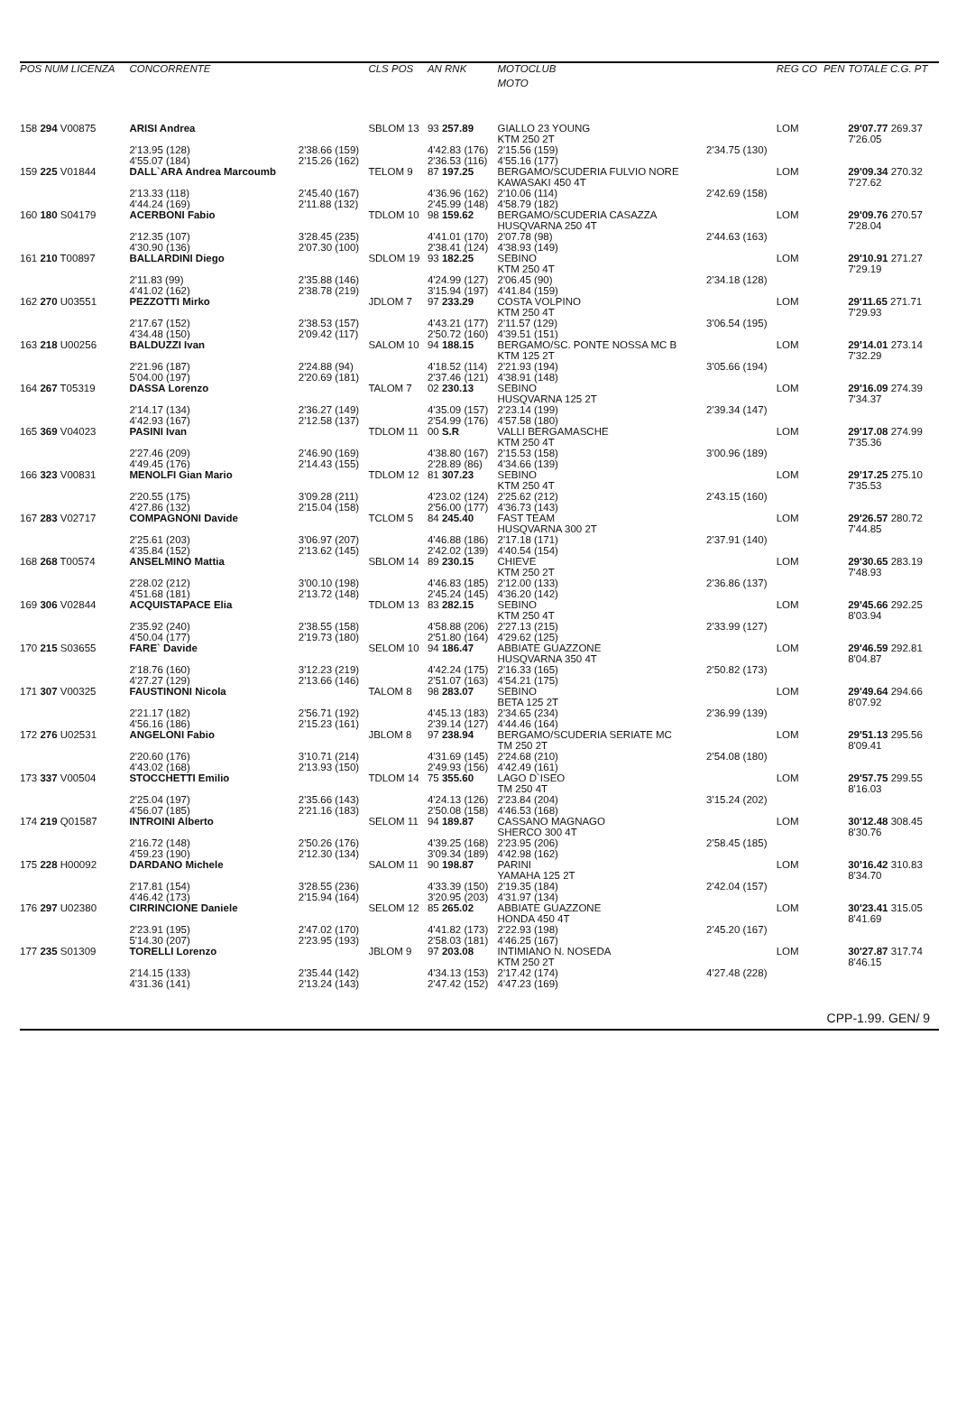| POS NUM LICENZA | CONCORRENTE | | CLS POS | AN RNK | MOTOCLUB | | REG CO | PEN | TOTALE C.G. PT |
| --- | --- | --- | --- | --- | --- | --- | --- | --- | --- |
| | | | | | MOTO | | | | |
| 158 294 V00875 | ARISI Andrea | | SBLOM 13 | 93 257.89 | GIALLO 23 YOUNG KTM 250 2T | | LOM | | 29'07.77 269.37 7'26.05 |
| | 2'13.95 (128) 4'55.07 (184) | 2'38.66 (159) 2'15.26 (162) | | 4'42.83 (176) 2'36.53 (116) | 2'15.56 (159) 4'55.16 (177) | 2'34.75 (130) | | | |
| 159 225 V01844 | DALL`ARA Andrea Marcoumb | | TELOM 9 | 87 197.25 | BERGAMO/SCUDERIA FULVIO NORE KAWASAKI 450 4T | | LOM | | 29'09.34 270.32 7'27.62 |
| | 2'13.33 (118) 4'44.24 (169) | 2'45.40 (167) 2'11.88 (132) | | 4'36.96 (162) 2'45.99 (148) | 2'10.06 (114) 4'58.79 (182) | 2'42.69 (158) | | | |
| 160 180 S04179 | ACERBONI Fabio | | TDLOM 10 | 98 159.62 | BERGAMO/SCUDERIA CASAZZA HUSQVARNA 250 4T | | LOM | | 29'09.76 270.57 7'28.04 |
| | 2'12.35 (107) 4'30.90 (136) | 3'28.45 (235) 2'07.30 (100) | | 4'41.01 (170) 2'38.41 (124) | 2'07.78 (98) 4'38.93 (149) | 2'44.63 (163) | | | |
| 161 210 T00897 | BALLARDINI Diego | | SDLOM 19 | 93 182.25 | SEBINO KTM 250 4T | | LOM | | 29'10.91 271.27 7'29.19 |
| | 2'11.83 (99) 4'41.02 (162) | 2'35.88 (146) 2'38.78 (219) | | 4'24.99 (127) 3'15.94 (197) | 2'06.45 (90) 4'41.84 (159) | 2'34.18 (128) | | | |
| 162 270 U03551 | PEZZOTTI Mirko | | JDLOM 7 | 97 233.29 | COSTA VOLPINO KTM 250 4T | | LOM | | 29'11.65 271.71 7'29.93 |
| | 2'17.67 (152) 4'34.48 (150) | 2'38.53 (157) 2'09.42 (117) | | 4'43.21 (177) 2'50.72 (160) | 2'11.57 (129) 4'39.51 (151) | 3'06.54 (195) | | | |
| 163 218 U00256 | BALDUZZI Ivan | | SALOM 10 | 94 188.15 | BERGAMO/SC. PONTE NOSSA MC B KTM 125 2T | | LOM | | 29'14.01 273.14 7'32.29 |
| | 2'21.96 (187) 5'04.00 (197) | 2'24.88 (94) 2'20.69 (181) | | 4'18.52 (114) 2'37.46 (121) | 2'21.93 (194) 4'38.91 (148) | 3'05.66 (194) | | | |
| 164 267 T05319 | DASSA Lorenzo | | TALOM 7 | 02 230.13 | SEBINO HUSQVARNA 125 2T | | LOM | | 29'16.09 274.39 7'34.37 |
| | 2'14.17 (134) 4'42.93 (167) | 2'36.27 (149) 2'12.58 (137) | | 4'35.09 (157) 2'54.99 (176) | 2'23.14 (199) 4'57.58 (180) | 2'39.34 (147) | | | |
| 165 369 V04023 | PASINI Ivan | | TDLOM 11 | 00 S.R | VALLI BERGAMASCHE KTM 250 4T | | LOM | | 29'17.08 274.99 7'35.36 |
| | 2'27.46 (209) 4'49.45 (176) | 2'46.90 (169) 2'14.43 (155) | | 4'38.80 (167) 2'28.89 (86) | 2'15.53 (158) 4'34.66 (139) | 3'00.96 (189) | | | |
| 166 323 V00831 | MENOLFI Gian Mario | | TDLOM 12 | 81 307.23 | SEBINO KTM 250 4T | | LOM | | 29'17.25 275.10 7'35.53 |
| | 2'20.55 (175) 4'27.86 (132) | 3'09.28 (211) 2'15.04 (158) | | 4'23.02 (124) 2'56.00 (177) | 2'25.62 (212) 4'36.73 (143) | 2'43.15 (160) | | | |
| 167 283 V02717 | COMPAGNONI Davide | | TCLOM 5 | 84 245.40 | FAST TEAM HUSQVARNA 300 2T | | LOM | | 29'26.57 280.72 7'44.85 |
| | 2'25.61 (203) 4'35.84 (152) | 3'06.97 (207) 2'13.62 (145) | | 4'46.88 (186) 2'42.02 (139) | 2'17.18 (171) 4'40.54 (154) | 2'37.91 (140) | | | |
| 168 268 T00574 | ANSELMINO Mattia | | SBLOM 14 | 89 230.15 | CHIEVE KTM 250 2T | | LOM | | 29'30.65 283.19 7'48.93 |
| | 2'28.02 (212) 4'51.68 (181) | 3'00.10 (198) 2'13.72 (148) | | 4'46.83 (185) 2'45.24 (145) | 2'12.00 (133) 4'36.20 (142) | 2'36.86 (137) | | | |
| 169 306 V02844 | ACQUISTAPACE Elia | | TDLOM 13 | 83 282.15 | SEBINO KTM 250 4T | | LOM | | 29'45.66 292.25 8'03.94 |
| | 2'35.92 (240) 4'50.04 (177) | 2'38.55 (158) 2'19.73 (180) | | 4'58.88 (206) 2'51.80 (164) | 2'27.13 (215) 4'29.62 (125) | 2'33.99 (127) | | | |
| 170 215 S03655 | FARE` Davide | | SELOM 10 | 94 186.47 | ABBIATE GUAZZONE HUSQVARNA 350 4T | | LOM | | 29'46.59 292.81 8'04.87 |
| | 2'18.76 (160) 4'27.27 (129) | 3'12.23 (219) 2'13.66 (146) | | 4'42.24 (175) 2'51.07 (163) | 2'16.33 (165) 4'54.21 (175) | 2'50.82 (173) | | | |
| 171 307 V00325 | FAUSTINONI Nicola | | TALOM 8 | 98 283.07 | SEBINO BETA 125 2T | | LOM | | 29'49.64 294.66 8'07.92 |
| | 2'21.17 (182) 4'56.16 (186) | 2'56.71 (192) 2'15.23 (161) | | 4'45.13 (183) 2'39.14 (127) | 2'34.65 (234) 4'44.46 (164) | 2'36.99 (139) | | | |
| 172 276 U02531 | ANGELONI Fabio | | JBLOM 8 | 97 238.94 | BERGAMO/SCUDERIA SERIATE MC TM 250 2T | | LOM | | 29'51.13 295.56 8'09.41 |
| | 2'20.60 (176) 4'43.02 (168) | 3'10.71 (214) 2'13.93 (150) | | 4'31.69 (145) 2'49.93 (156) | 2'24.68 (210) 4'42.49 (161) | 2'54.08 (180) | | | |
| 173 337 V00504 | STOCCHETTI Emilio | | TDLOM 14 | 75 355.60 | LAGO D`ISEO TM 250 4T | | LOM | | 29'57.75 299.55 8'16.03 |
| | 2'25.04 (197) 4'56.07 (185) | 2'35.66 (143) 2'21.16 (183) | | 4'24.13 (126) 2'50.08 (158) | 2'23.84 (204) 4'46.53 (168) | 3'15.24 (202) | | | |
| 174 219 Q01587 | INTROINI Alberto | | SELOM 11 | 94 189.87 | CASSANO MAGNAGO SHERCO 300 4T | | LOM | | 30'12.48 308.45 8'30.76 |
| | 2'16.72 (148) 4'59.23 (190) | 2'50.26 (176) 2'12.30 (134) | | 4'39.25 (168) 3'09.34 (189) | 2'23.95 (206) 4'42.98 (162) | 2'58.45 (185) | | | |
| 175 228 H00092 | DARDANO Michele | | SALOM 11 | 90 198.87 | PARINI YAMAHA 125 2T | | LOM | | 30'16.42 310.83 8'34.70 |
| | 2'17.81 (154) 4'46.42 (173) | 3'28.55 (236) 2'15.94 (164) | | 4'33.39 (150) 3'20.95 (203) | 2'19.35 (184) 4'31.97 (134) | 2'42.04 (157) | | | |
| 176 297 U02380 | CIRRINCIONE Daniele | | SELOM 12 | 85 265.02 | ABBIATE GUAZZONE HONDA 450 4T | | LOM | | 30'23.41 315.05 8'41.69 |
| | 2'23.91 (195) 5'14.30 (207) | 2'47.02 (170) 2'23.95 (193) | | 4'41.82 (173) 2'58.03 (181) | 2'22.93 (198) 4'46.25 (167) | 2'45.20 (167) | | | |
| 177 235 S01309 | TORELLI Lorenzo | | JBLOM 9 | 97 203.08 | INTIMIANO N. NOSEDA KTM 250 2T | | LOM | | 30'27.87 317.74 8'46.15 |
| | 2'14.15 (133) 4'31.36 (141) | 2'35.44 (142) 2'13.24 (143) | | 4'34.13 (153) 2'47.42 (152) | 2'17.42 (174) 4'47.23 (169) | 4'27.48 (228) | | | |
CPP-1.99. GEN/ 9